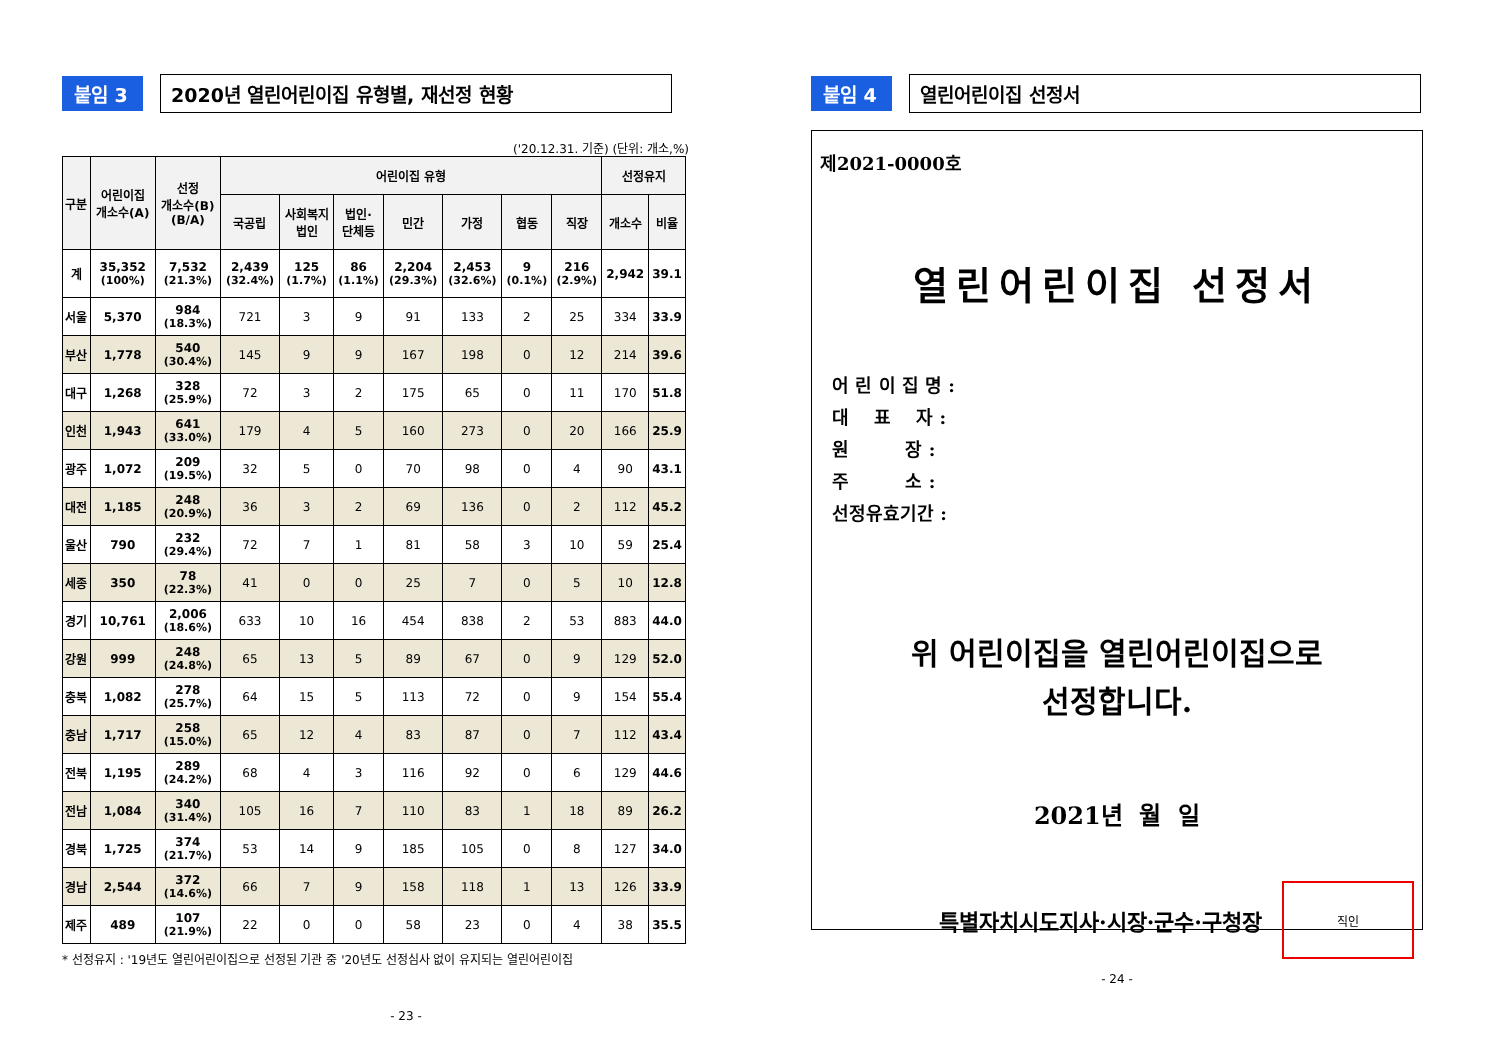붙임 3
2020년 열린어린이집 유형별, 재선정 현황
('20.12.31. 기준) (단위: 개소,%)
| 구분 | 어린이집 개소수(A) | 선정 개소수(B) (B/A) | 어린이집 유형 | | | | | | | 선정유지 | |
| --- | --- | --- | --- | --- | --- | --- | --- | --- | --- | --- | --- |
| | | | 국공립 | 사회복지 법인 | 법인· 단체등 | 민간 | 가정 | 협동 | 직장 | 개소수 | 비율 |
| 계 | 35,352 (100%) | 7,532 (21.3%) | 2,439 (32.4%) | 125 (1.7%) | 86 (1.1%) | 2,204 (29.3%) | 2,453 (32.6%) | 9 (0.1%) | 216 (2.9%) | 2,942 | 39.1 |
| 서울 | 5,370 | 984 (18.3%) | 721 | 3 | 9 | 91 | 133 | 2 | 25 | 334 | 33.9 |
| 부산 | 1,778 | 540 (30.4%) | 145 | 9 | 9 | 167 | 198 | 0 | 12 | 214 | 39.6 |
| 대구 | 1,268 | 328 (25.9%) | 72 | 3 | 2 | 175 | 65 | 0 | 11 | 170 | 51.8 |
| 인천 | 1,943 | 641 (33.0%) | 179 | 4 | 5 | 160 | 273 | 0 | 20 | 166 | 25.9 |
| 광주 | 1,072 | 209 (19.5%) | 32 | 5 | 0 | 70 | 98 | 0 | 4 | 90 | 43.1 |
| 대전 | 1,185 | 248 (20.9%) | 36 | 3 | 2 | 69 | 136 | 0 | 2 | 112 | 45.2 |
| 울산 | 790 | 232 (29.4%) | 72 | 7 | 1 | 81 | 58 | 3 | 10 | 59 | 25.4 |
| 세종 | 350 | 78 (22.3%) | 41 | 0 | 0 | 25 | 7 | 0 | 5 | 10 | 12.8 |
| 경기 | 10,761 | 2,006 (18.6%) | 633 | 10 | 16 | 454 | 838 | 2 | 53 | 883 | 44.0 |
| 강원 | 999 | 248 (24.8%) | 65 | 13 | 5 | 89 | 67 | 0 | 9 | 129 | 52.0 |
| 충북 | 1,082 | 278 (25.7%) | 64 | 15 | 5 | 113 | 72 | 0 | 9 | 154 | 55.4 |
| 충남 | 1,717 | 258 (15.0%) | 65 | 12 | 4 | 83 | 87 | 0 | 7 | 112 | 43.4 |
| 전북 | 1,195 | 289 (24.2%) | 68 | 4 | 3 | 116 | 92 | 0 | 6 | 129 | 44.6 |
| 전남 | 1,084 | 340 (31.4%) | 105 | 16 | 7 | 110 | 83 | 1 | 18 | 89 | 26.2 |
| 경북 | 1,725 | 374 (21.7%) | 53 | 14 | 9 | 185 | 105 | 0 | 8 | 127 | 34.0 |
| 경남 | 2,544 | 372 (14.6%) | 66 | 7 | 9 | 158 | 118 | 1 | 13 | 126 | 33.9 |
| 제주 | 489 | 107 (21.9%) | 22 | 0 | 0 | 58 | 23 | 0 | 4 | 38 | 35.5 |
* 선정유지 : '19년도 열린어린이집으로 선정된 기관 중 '20년도 선정심사 없이 유지되는 열린어린이집
- 23 -
붙임 4
열린어린이집 선정서
제2021-0000호
열린어린이집 선정서
어 린 이 집 명 :
대 표 자 :
원 장 :
주 소 :
선정유효기간 :
위 어린이집을 열린어린이집으로
선정합니다.
2021년 월 일
특별자치시도지사·시장·군수·구청장
직인
- 24 -